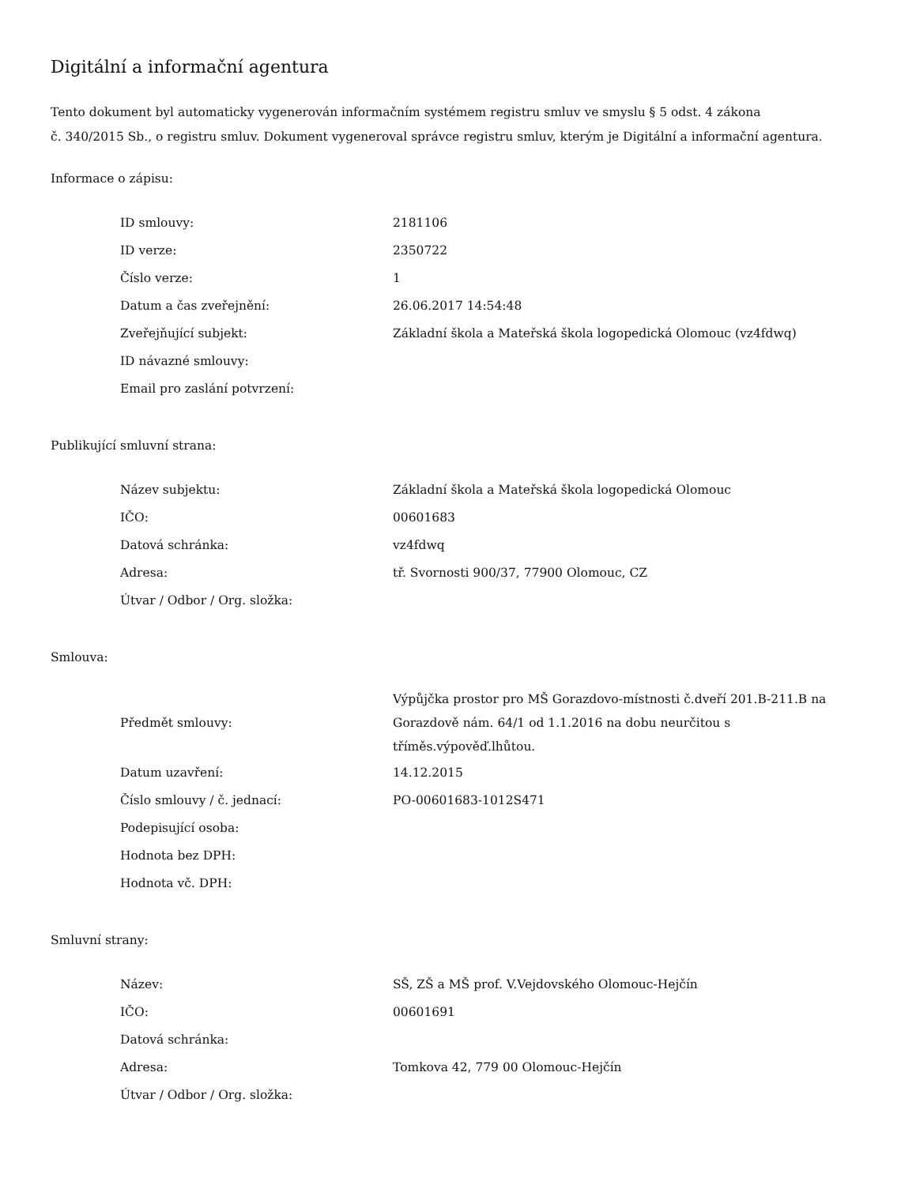Digitální a informační agentura
Tento dokument byl automaticky vygenerován informačním systémem registru smluv ve smyslu § 5 odst. 4 zákona
č. 340/2015 Sb., o registru smluv. Dokument vygeneroval správce registru smluv, kterým je Digitální a informační agentura.
Informace o zápisu:
| ID smlouvy: | 2181106 |
| ID verze: | 2350722 |
| Číslo verze: | 1 |
| Datum a čas zveřejnění: | 26.06.2017 14:54:48 |
| Zveřejňující subjekt: | Základní škola a Mateřská škola logopedická Olomouc (vz4fdwq) |
| ID návazné smlouvy: | |
| Email pro zaslání potvrzení: | |
Publikující smluvní strana:
| Název subjektu: | Základní škola a Mateřská škola logopedická Olomouc |
| IČO: | 00601683 |
| Datová schránka: | vz4fdwq |
| Adresa: | tř. Svornosti 900/37, 77900 Olomouc, CZ |
| Útvar / Odbor / Org. složka: | |
Smlouva:
| Předmět smlouvy: | Výpůjčka prostor pro MŠ Gorazdovo-místnosti č.dveří 201.B-211.B na Gorazdově nám. 64/1 od 1.1.2016 na dobu neurčitou s tříměs.výpověď.lhůtou. |
| Datum uzavření: | 14.12.2015 |
| Číslo smlouvy / č. jednací: | PO-00601683-1012S471 |
| Podepisující osoba: | |
| Hodnota bez DPH: | |
| Hodnota vč. DPH: | |
Smluvní strany:
| Název: | SŠ, ZŠ a MŠ prof. V.Vejdovského Olomouc-Hejčín |
| IČO: | 00601691 |
| Datová schránka: | |
| Adresa: | Tomkova 42, 779 00 Olomouc-Hejčín |
| Útvar / Odbor / Org. složka: | |